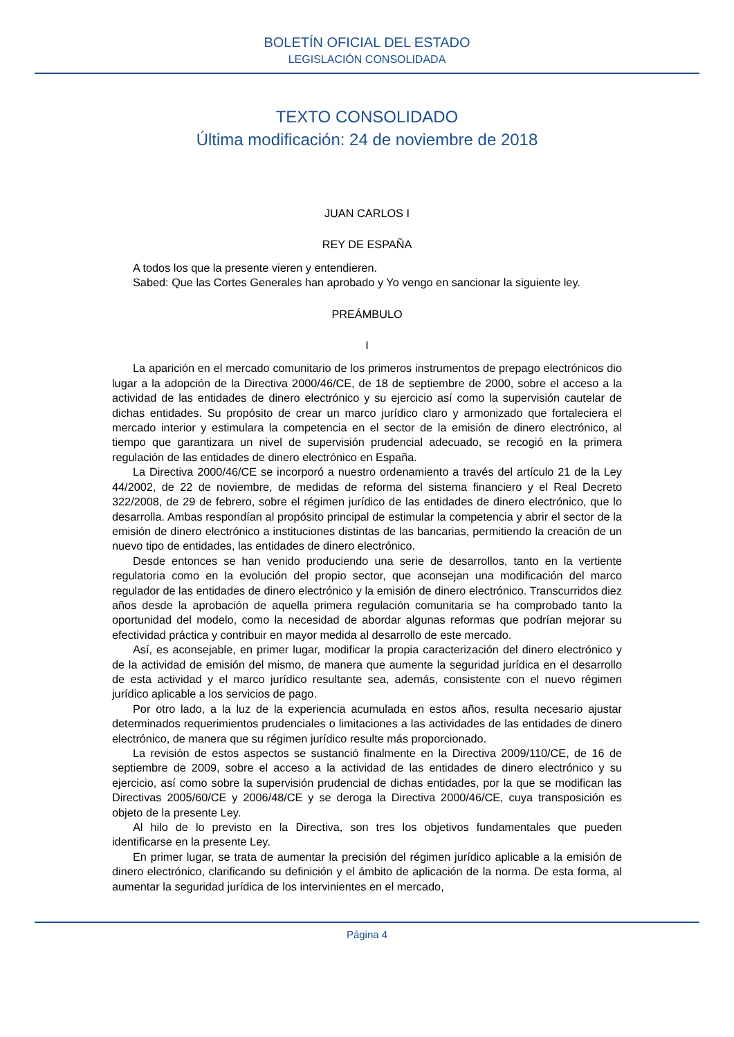BOLETÍN OFICIAL DEL ESTADO
LEGISLACIÓN CONSOLIDADA
TEXTO CONSOLIDADO
Última modificación: 24 de noviembre de 2018
JUAN CARLOS I
REY DE ESPAÑA
A todos los que la presente vieren y entendieren.
Sabed: Que las Cortes Generales han aprobado y Yo vengo en sancionar la siguiente ley.
PREÁMBULO
I
La aparición en el mercado comunitario de los primeros instrumentos de prepago electrónicos dio lugar a la adopción de la Directiva 2000/46/CE, de 18 de septiembre de 2000, sobre el acceso a la actividad de las entidades de dinero electrónico y su ejercicio así como la supervisión cautelar de dichas entidades. Su propósito de crear un marco jurídico claro y armonizado que fortaleciera el mercado interior y estimulara la competencia en el sector de la emisión de dinero electrónico, al tiempo que garantizara un nivel de supervisión prudencial adecuado, se recogió en la primera regulación de las entidades de dinero electrónico en España.
La Directiva 2000/46/CE se incorporó a nuestro ordenamiento a través del artículo 21 de la Ley 44/2002, de 22 de noviembre, de medidas de reforma del sistema financiero y el Real Decreto 322/2008, de 29 de febrero, sobre el régimen jurídico de las entidades de dinero electrónico, que lo desarrolla. Ambas respondían al propósito principal de estimular la competencia y abrir el sector de la emisión de dinero electrónico a instituciones distintas de las bancarias, permitiendo la creación de un nuevo tipo de entidades, las entidades de dinero electrónico.
Desde entonces se han venido produciendo una serie de desarrollos, tanto en la vertiente regulatoria como en la evolución del propio sector, que aconsejan una modificación del marco regulador de las entidades de dinero electrónico y la emisión de dinero electrónico. Transcurridos diez años desde la aprobación de aquella primera regulación comunitaria se ha comprobado tanto la oportunidad del modelo, como la necesidad de abordar algunas reformas que podrían mejorar su efectividad práctica y contribuir en mayor medida al desarrollo de este mercado.
Así, es aconsejable, en primer lugar, modificar la propia caracterización del dinero electrónico y de la actividad de emisión del mismo, de manera que aumente la seguridad jurídica en el desarrollo de esta actividad y el marco jurídico resultante sea, además, consistente con el nuevo régimen jurídico aplicable a los servicios de pago.
Por otro lado, a la luz de la experiencia acumulada en estos años, resulta necesario ajustar determinados requerimientos prudenciales o limitaciones a las actividades de las entidades de dinero electrónico, de manera que su régimen jurídico resulte más proporcionado.
La revisión de estos aspectos se sustanció finalmente en la Directiva 2009/110/CE, de 16 de septiembre de 2009, sobre el acceso a la actividad de las entidades de dinero electrónico y su ejercicio, así como sobre la supervisión prudencial de dichas entidades, por la que se modifican las Directivas 2005/60/CE y 2006/48/CE y se deroga la Directiva 2000/46/CE, cuya transposición es objeto de la presente Ley.
Al hilo de lo previsto en la Directiva, son tres los objetivos fundamentales que pueden identificarse en la presente Ley.
En primer lugar, se trata de aumentar la precisión del régimen jurídico aplicable a la emisión de dinero electrónico, clarificando su definición y el ámbito de aplicación de la norma. De esta forma, al aumentar la seguridad jurídica de los intervinientes en el mercado,
Página 4